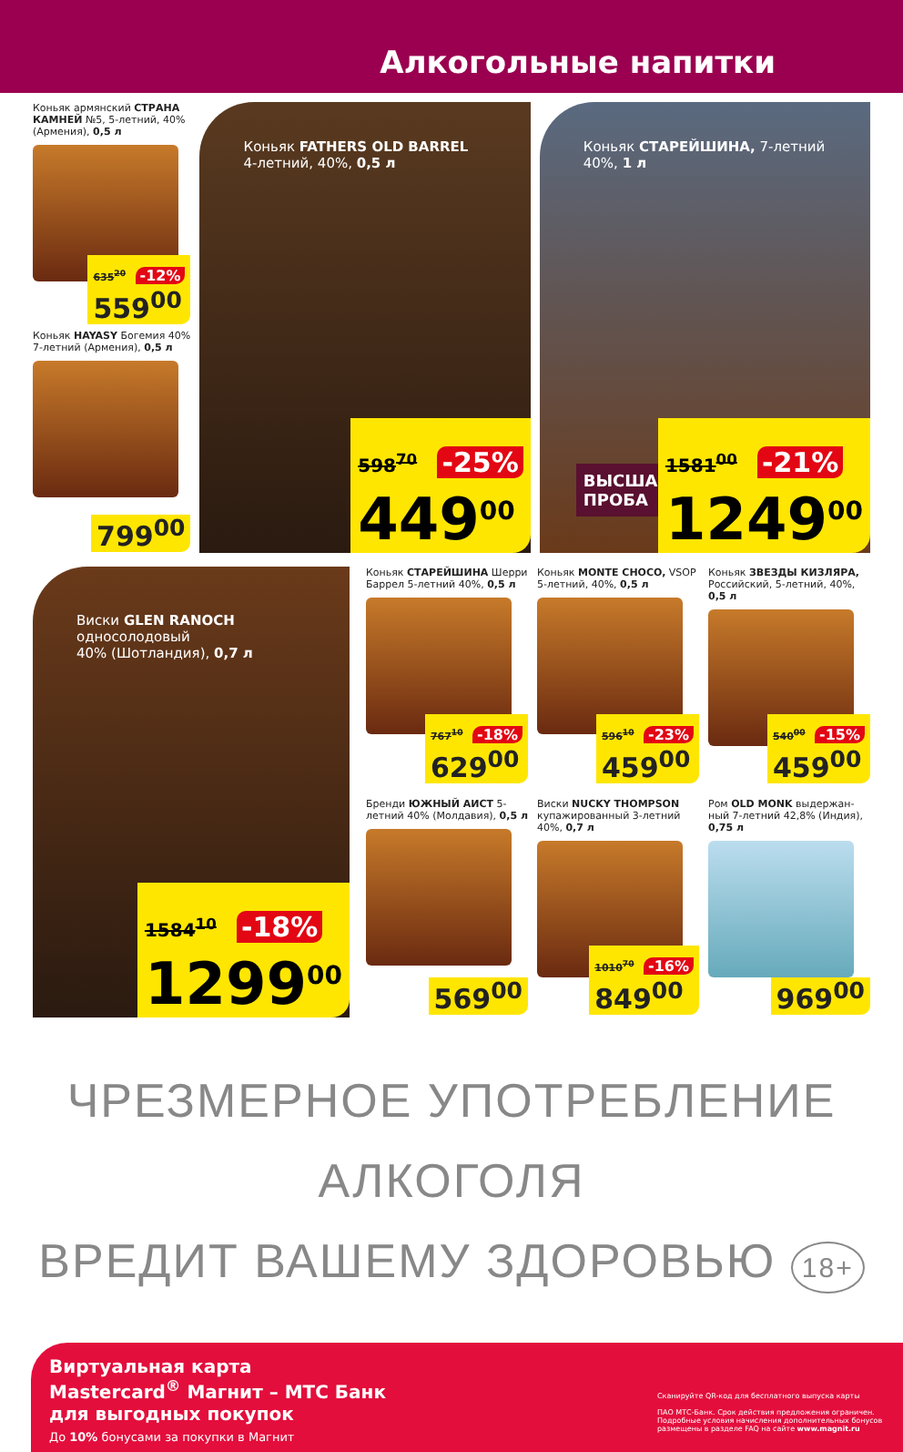Алкогольные напитки
Коньяк армянский СТРАНА КАМНЕЙ №5, 5-летний, 40% (Армения), 0,5 л
635<sup>20</sup> -12%
559<sup>00</sup>
Коньяк HAYASY Богемия 40% 7-летний (Армения), 0,5 л
799<sup>00</sup>
Коньяк FATHERS OLD BARREL
4-летний, 40%, 0,5 л
598<sup>70</sup> -25%
449<sup>00</sup>
Коньяк СТАРЕЙШИНА, 7-летний
40%, 1 л
ВЫСШАЯ
ПРОБА
1581<sup>00</sup> -21%
1249<sup>00</sup>
Виски GLEN RANOCH односолодовый
40% (Шотландия), 0,7 л
1584<sup>10</sup> -18%
1299<sup>00</sup>
Коньяк СТАРЕЙШИНА Шерри Баррел 5-летний 40%, 0,5 л
767<sup>10</sup> -18%
629<sup>00</sup>
Коньяк MONTE CHOCO, VSOP 5-летний, 40%, 0,5 л
596<sup>10</sup> -23%
459<sup>00</sup>
Коньяк ЗВЕЗДЫ КИЗЛЯРА, Российский, 5-летний, 40%, 0,5 л
540<sup>00</sup> -15%
459<sup>00</sup>
Бренди ЮЖНЫЙ АИСТ 5-летний 40% (Молдавия), 0,5 л
569<sup>00</sup>
Виски NUCKY THOMPSON купажированный 3-летний 40%, 0,7 л
1010<sup>70</sup> -16%
849<sup>00</sup>
Ром OLD MONK выдержан-ный 7-летний 42,8% (Индия), 0,75 л
969<sup>00</sup>
ЧРЕЗМЕРНОЕ УПОТРЕБЛЕНИЕ АЛКОГОЛЯ
ВРЕДИТ ВАШЕМУ ЗДОРОВЬЮ 18+
Виртуальная карта
Mastercard<sup>®</sup> Магнит – МТС Банк
для выгодных покупок
До 10% бонусами за покупки в Магнит
Сканируйте QR-код для бесплатного выпуска карты
ПАО МТС-Банк. Срок действия предложения ограничен. Подробные условия начисления дополнительных бонусов размещены в разделе FAQ на сайте www.magnit.ru